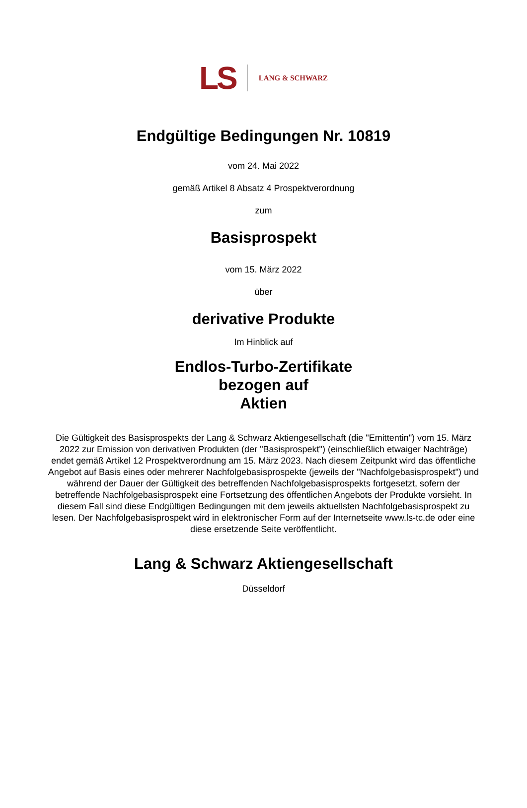LS LANG & SCHWARZ
Endgültige Bedingungen Nr. 10819
vom 24. Mai 2022
gemäß Artikel 8 Absatz 4 Prospektverordnung
zum
Basisprospekt
vom 15. März 2022
über
derivative Produkte
Im Hinblick auf
Endlos-Turbo-Zertifikate
bezogen auf
Aktien
Die Gültigkeit des Basisprospekts der Lang & Schwarz Aktiengesellschaft (die "Emittentin") vom 15. März 2022 zur Emission von derivativen Produkten (der "Basisprospekt") (einschließlich etwaiger Nachträge) endet gemäß Artikel 12 Prospektverordnung am 15. März 2023. Nach diesem Zeitpunkt wird das öffentliche Angebot auf Basis eines oder mehrerer Nachfolgebasisprospekte (jeweils der "Nachfolgebasisprospekt") und während der Dauer der Gültigkeit des betreffenden Nachfolgebasisprospekts fortgesetzt, sofern der betreffende Nachfolgebasisprospekt eine Fortsetzung des öffentlichen Angebots der Produkte vorsieht. In diesem Fall sind diese Endgültigen Bedingungen mit dem jeweils aktuellsten Nachfolgebasisprospekt zu lesen. Der Nachfolgebasisprospekt wird in elektronischer Form auf der Internetseite www.ls-tc.de oder eine diese ersetzende Seite veröffentlicht.
Lang & Schwarz Aktiengesellschaft
Düsseldorf